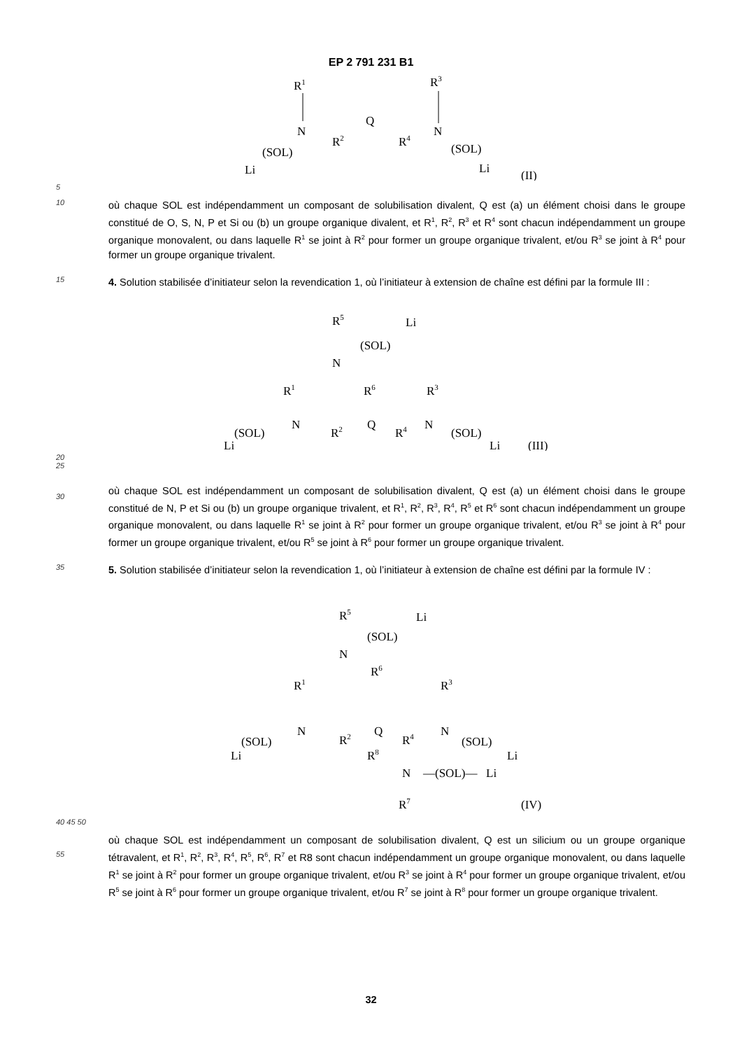EP 2 791 231 B1
R1
N
R2
Q
R4
N
R3
(SOL)
Li
(SOL)
Li
(II)
5
10
où chaque SOL est indépendamment un composant de solubilisation divalent, Q est (a) un élément choisi dans le groupe constitué de O, S, N, P et Si ou (b) un groupe organique divalent, et R<sup>1</sup>, R<sup>2</sup>, R<sup>3</sup> et R<sup>4</sup> sont chacun indépendamment un groupe organique monovalent, ou dans laquelle R<sup>1</sup> se joint à R<sup>2</sup> pour former un groupe organique trivalent, et/ou R<sup>3</sup> se joint à R<sup>4</sup> pour former un groupe organique trivalent.
15
4. Solution stabilisée d’initiateur selon la revendication 1, où l’initiateur à extension de chaîne est défini par la formule III :
R5
(SOL)
Li
N
R1
R6
R3
N
R2
Q
R4
N
(SOL)
Li
(SOL)
Li
(III)
20
25
30
où chaque SOL est indépendamment un composant de solubilisation divalent, Q est (a) un élément choisi dans le groupe constitué de N, P et Si ou (b) un groupe organique trivalent, et R<sup>1</sup>, R<sup>2</sup>, R<sup>3</sup>, R<sup>4</sup>, R<sup>5</sup> et R<sup>6</sup> sont chacun indépendamment un groupe organique monovalent, ou dans laquelle R<sup>1</sup> se joint à R<sup>2</sup> pour former un groupe organique trivalent, et/ou R<sup>3</sup> se joint à R<sup>4</sup> pour former un groupe organique trivalent, et/ou R<sup>5</sup> se joint à R<sup>6</sup> pour former un groupe organique trivalent.
35
5. Solution stabilisée d’initiateur selon la revendication 1, où l’initiateur à extension de chaîne est défini par la formule IV :
R5
(SOL)
Li
N
R1
R6
R3
N
R2
Q
R4
N
(SOL)
Li
(SOL)
Li
R8
N
—(SOL)—
Li
R7
(IV)
40 45 50
55
où chaque SOL est indépendamment un composant de solubilisation divalent, Q est un silicium ou un groupe organique tétravalent, et R<sup>1</sup>, R<sup>2</sup>, R<sup>3</sup>, R<sup>4</sup>, R<sup>5</sup>, R<sup>6</sup>, R<sup>7</sup> et R8 sont chacun indépendamment un groupe organique monovalent, ou dans laquelle R<sup>1</sup> se joint à R<sup>2</sup> pour former un groupe organique trivalent, et/ou R<sup>3</sup> se joint à R<sup>4</sup> pour former un groupe organique trivalent, et/ou R<sup>5</sup> se joint à R<sup>6</sup> pour former un groupe organique trivalent, et/ou R<sup>7</sup> se joint à R<sup>8</sup> pour former un groupe organique trivalent.
32